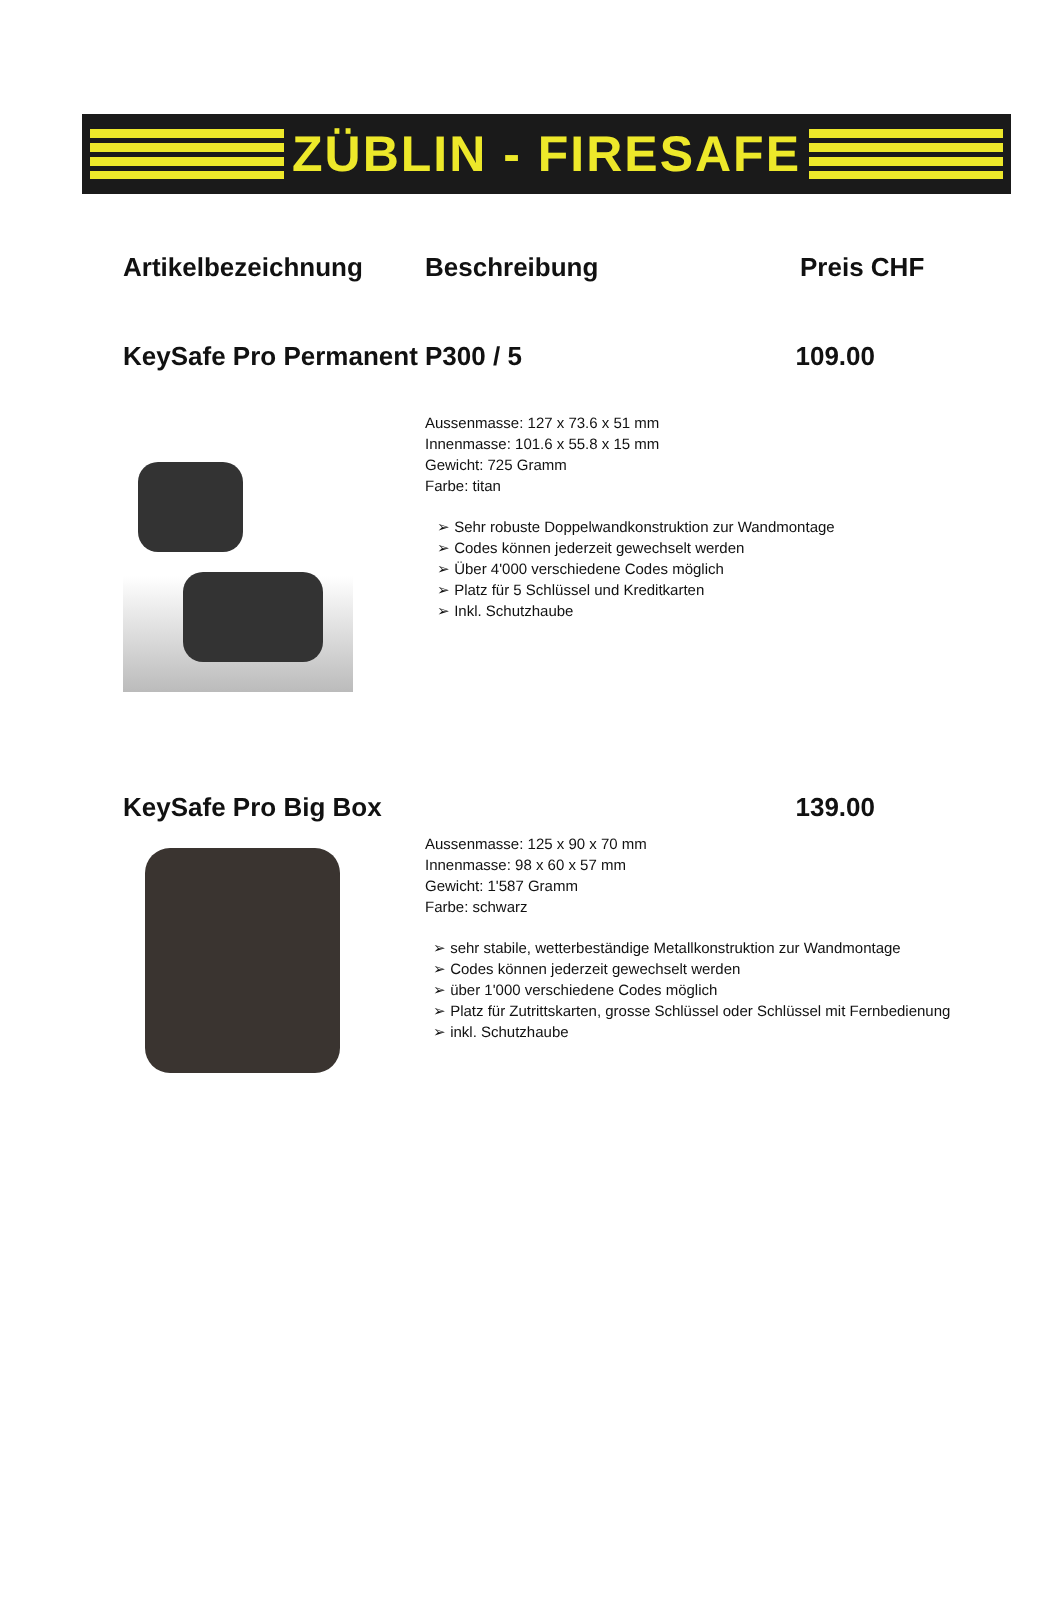ZÜBLIN - FIRESAFE
Artikelbezeichnung Beschreibung Preis CHF
KeySafe Pro Permanent P300 / 5 109.00
Aussenmasse: 127 x 73.6 x 51 mm
Innenmasse: 101.6 x 55.8 x 15 mm
Gewicht: 725 Gramm
Farbe: titan
➢ Sehr robuste Doppelwandkonstruktion zur Wandmontage
➢ Codes können jederzeit gewechselt werden
➢ Über 4'000 verschiedene Codes möglich
➢ Platz für 5 Schlüssel und Kreditkarten
➢ Inkl. Schutzhaube
KeySafe Pro Big Box 139.00
Aussenmasse: 125 x 90 x 70 mm
Innenmasse: 98 x 60 x 57 mm
Gewicht: 1'587 Gramm
Farbe: schwarz
➢ sehr stabile, wetterbeständige Metallkonstruktion zur Wandmontage
➢ Codes können jederzeit gewechselt werden
➢ über 1'000 verschiedene Codes möglich
➢ Platz für Zutrittskarten, grosse Schlüssel oder Schlüssel mit Fernbedienung
➢ inkl. Schutzhaube